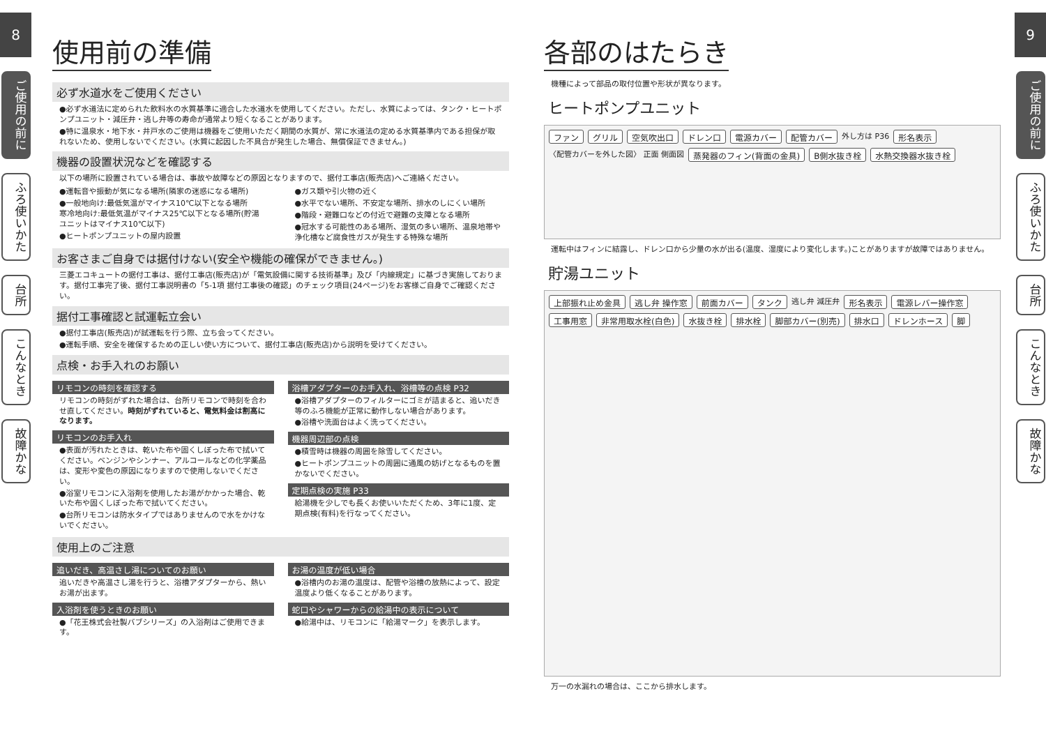8
ご使用の前に
ふろ使いかた
台所
こんなとき
故障かな
使用前の準備
必ず水道水をご使用ください
●必ず水道法に定められた飲料水の水質基準に適合した水道水を使用してください。ただし、水質によっては、タンク・ヒートポンプユニット・減圧弁・逃し弁等の寿命が通常より短くなることがあります。
●特に温泉水・地下水・井戸水のご使用は機器をご使用いただく期間の水質が、常に水道法の定める水質基準内である担保が取れないため、使用しないでください。(水質に起因した不具合が発生した場合、無償保証できません。)
機器の設置状況などを確認する
以下の場所に設置されている場合は、事故や故障などの原因となりますので、据付工事店(販売店)へご連絡ください。
●運転音や振動が気になる場所(隣家の迷惑になる場所)
●一般地向け:最低気温がマイナス10℃以下となる場所
寒冷地向け:最低気温がマイナス25℃以下となる場所(貯湯ユニットはマイナス10℃以下)
●ヒートポンプユニットの屋内設置
●ガス類や引火物の近く
●水平でない場所、不安定な場所、排水のしにくい場所
●階段・避難口などの付近で避難の支障となる場所
●冠水する可能性のある場所、湿気の多い場所、温泉地帯や浄化槽など腐食性ガスが発生する特殊な場所
お客さまご自身では据付けない(安全や機能の確保ができません。)
三菱エコキュートの据付工事は、据付工事店(販売店)が「電気設備に関する技術基準」及び「内線規定」に基づき実施しております。据付工事完了後、据付工事説明書の「5-1項 据付工事後の確認」のチェック項目(24ページ)をお客様ご自身でご確認ください。
据付工事確認と試運転立会い
●据付工事店(販売店)が試運転を行う際、立ち会ってください。
●運転手順、安全を確保するための正しい使い方について、据付工事店(販売店)から説明を受けてください。
点検・お手入れのお願い
リモコンの時刻を確認する
リモコンの時刻がずれた場合は、台所リモコンで時刻を合わせ直してください。時刻がずれていると、電気料金は割高になります。
リモコンのお手入れ
●表面が汚れたときは、乾いた布や固くしぼった布で拭いてください。ベンジンやシンナー、アルコールなどの化学薬品は、変形や変色の原因になりますので使用しないでください。
●浴室リモコンに入浴剤を使用したお湯がかかった場合、乾いた布や固くしぼった布で拭いてください。
●台所リモコンは防水タイプではありませんので水をかけないでください。
浴槽アダプターのお手入れ、浴槽等の点検 P32
●浴槽アダプターのフィルターにゴミが詰まると、追いだき等のふろ機能が正常に動作しない場合があります。
●浴槽や洗面台はよく洗ってください。
機器周辺部の点検
●積雪時は機器の周囲を除雪してください。
●ヒートポンプユニットの周囲に通風の妨げとなるものを置かないでください。
定期点検の実施 P33
給湯機を少しでも長くお使いいただくため、3年に1度、定期点検(有料)を行なってください。
使用上のご注意
追いだき、高温さし湯についてのお願い
追いだきや高温さし湯を行うと、浴槽アダプターから、熱いお湯が出ます。
入浴剤を使うときのお願い
●「花王株式会社製バブシリーズ」の入浴剤はご使用できます。
お湯の温度が低い場合
●浴槽内のお湯の温度は、配管や浴槽の放熱によって、設定温度より低くなることがあります。
蛇口やシャワーからの給湯中の表示について
●給湯中は、リモコンに「給湯マーク」を表示します。
各部のはたらき
機種によって部品の取付位置や形状が異なります。
ヒートポンプユニット
ファン グリル 空気吹出口 ドレン口 電源カバー 配管カバー 外し方は P36 形名表示 〈配管カバーを外した図〉 正面 側面図 蒸発器のフィン(背面の金具) B側水抜き栓 水熱交換器水抜き栓
運転中はフィンに結露し、ドレン口から少量の水が出る(温度、湿度により変化します。)ことがありますが故障ではありません。
貯湯ユニット
上部振れ止め金具 逃し弁 操作窓 前面カバー タンク 逃し弁 減圧弁 形名表示 電源レバー操作窓 工事用窓 非常用取水栓(白色) 水抜き栓 排水栓 脚部カバー(別売) 排水口 ドレンホース 脚
万一の水漏れの場合は、ここから排水します。
9
ご使用の前に
ふろ使いかた
台所
こんなとき
故障かな